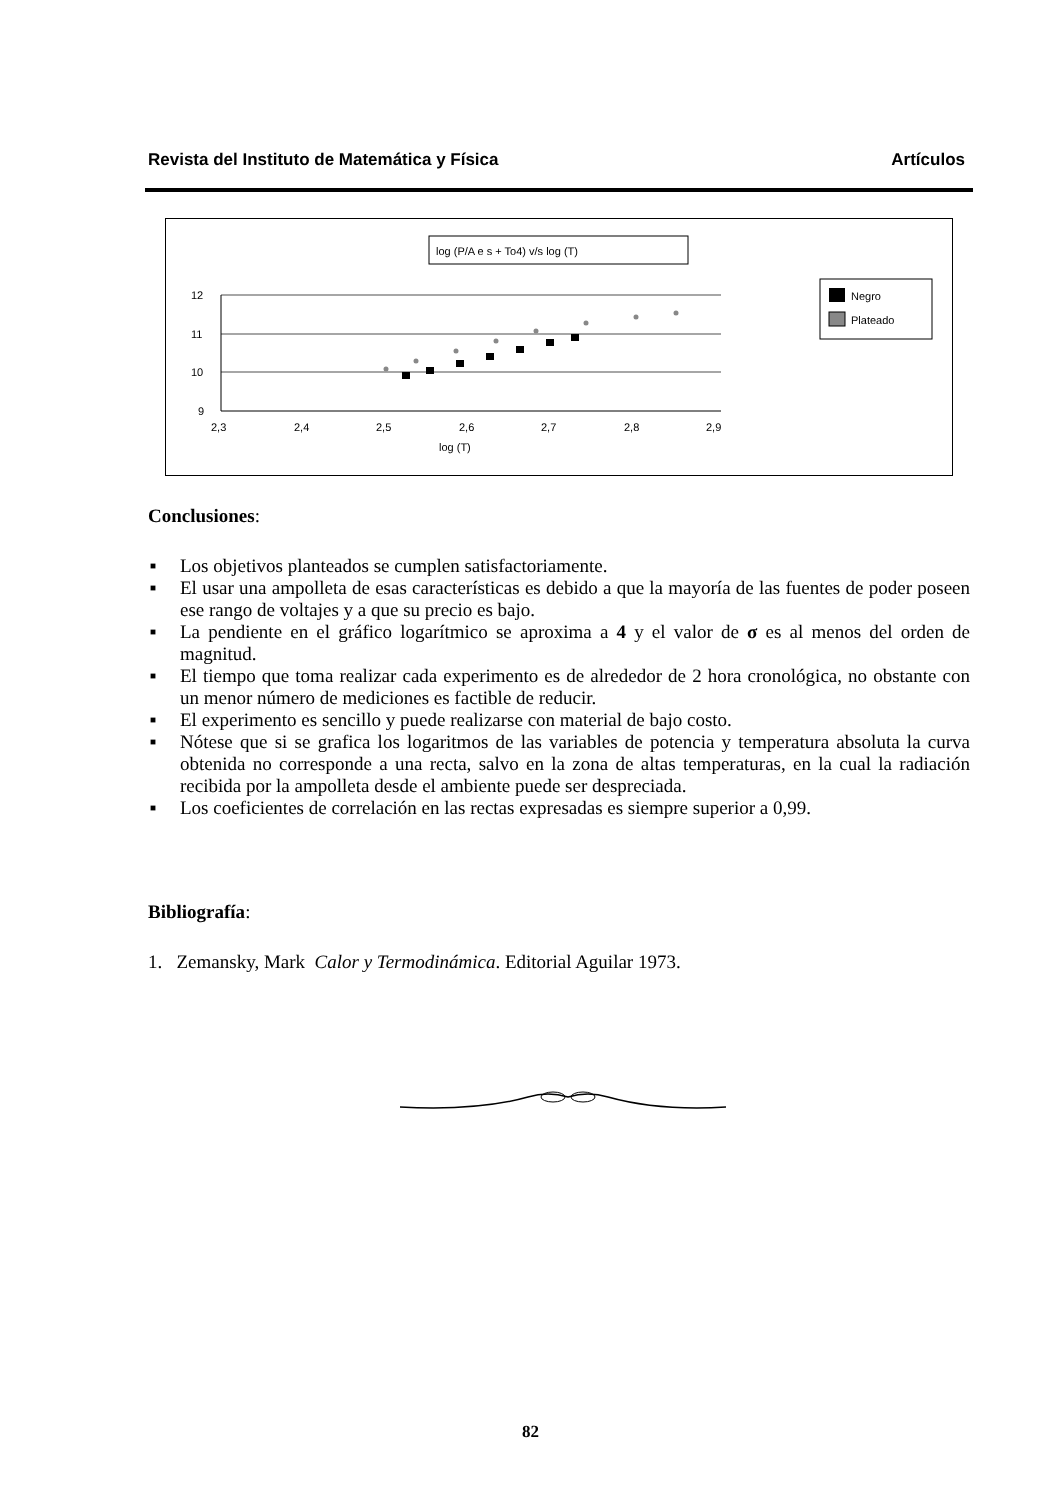Revista del Instituto de Matemática y Física Artículos
log (P/A e s + To4) v/s log (T)
12
11
10
9
2,3
2,4
2,5
2,6
2,7
2,8
2,9
log (T)
Negro
Plateado
Conclusiones:
■ Los objetivos planteados se cumplen satisfactoriamente.
■ El usar una ampolleta de esas características es debido a que la mayoría de las fuentes de poder poseen ese rango de voltajes y a que su precio es bajo.
■ La pendiente en el gráfico logarítmico se aproxima a 4 y el valor de σ es al menos del orden de magnitud.
■ El tiempo que toma realizar cada experimento es de alrededor de 2 hora cronológica, no obstante con un menor número de mediciones es factible de reducir.
■ El experimento es sencillo y puede realizarse con material de bajo costo.
■ Nótese que si se grafica los logaritmos de las variables de potencia y temperatura absoluta la curva obtenida no corresponde a una recta, salvo en la zona de altas temperaturas, en la cual la radiación recibida por la ampolleta desde el ambiente puede ser despreciada.
■ Los coeficientes de correlación en las rectas expresadas es siempre superior a 0,99.
Bibliografía:
1. Zemansky, Mark Calor y Termodinámica. Editorial Aguilar 1973.
82